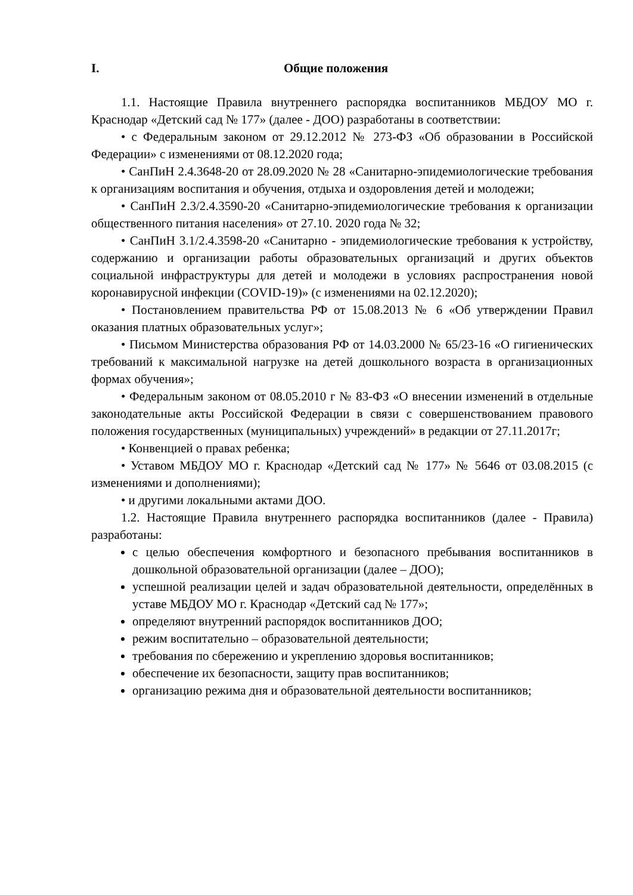I. Общие положения
1.1. Настоящие Правила внутреннего распорядка воспитанников МБДОУ МО г. Краснодар «Детский сад № 177» (далее - ДОО) разработаны в соответствии:
• с Федеральным законом от 29.12.2012 № 273-ФЗ «Об образовании в Российской Федерации» с изменениями от 08.12.2020 года;
• СанПиН 2.4.3648-20 от 28.09.2020 № 28 «Санитарно-эпидемиологические требования к организациям воспитания и обучения, отдыха и оздоровления детей и молодежи;
• СанПиН 2.3/2.4.3590-20 «Санитарно-эпидемиологические требования к организации общественного питания населения» от 27.10. 2020 года № 32;
• СанПиН 3.1/2.4.3598-20 «Санитарно - эпидемиологические требования к устройству, содержанию и организации работы образовательных организаций и других объектов социальной инфраструктуры для детей и молодежи в условиях распространения новой коронавирусной инфекции (COVID-19)» (с изменениями на 02.12.2020);
• Постановлением правительства РФ от 15.08.2013 № 6 «Об утверждении Правил оказания платных образовательных услуг»;
• Письмом Министерства образования РФ от 14.03.2000 № 65/23-16 «О гигиенических требований к максимальной нагрузке на детей дошкольного возраста в организационных формах обучения»;
• Федеральным законом от 08.05.2010 г № 83-ФЗ «О внесении изменений в отдельные законодательные акты Российской Федерации в связи с совершенствованием правового положения государственных (муниципальных) учреждений» в редакции от 27.11.2017г;
• Конвенцией о правах ребенка;
• Уставом МБДОУ МО г. Краснодар «Детский сад № 177» № 5646 от 03.08.2015 (с изменениями и дополнениями);
• и другими локальными актами ДОО.
1.2. Настоящие Правила внутреннего распорядка воспитанников (далее - Правила) разработаны:
с целью обеспечения комфортного и безопасного пребывания воспитанников в дошкольной образовательной организации (далее – ДОО);
успешной реализации целей и задач образовательной деятельности, определённых в уставе МБДОУ МО г. Краснодар «Детский сад № 177»;
определяют внутренний распорядок воспитанников ДОО;
режим воспитательно – образовательной деятельности;
требования по сбережению и укреплению здоровья воспитанников;
обеспечение их безопасности, защиту прав воспитанников;
организацию режима дня и образовательной деятельности воспитанников;